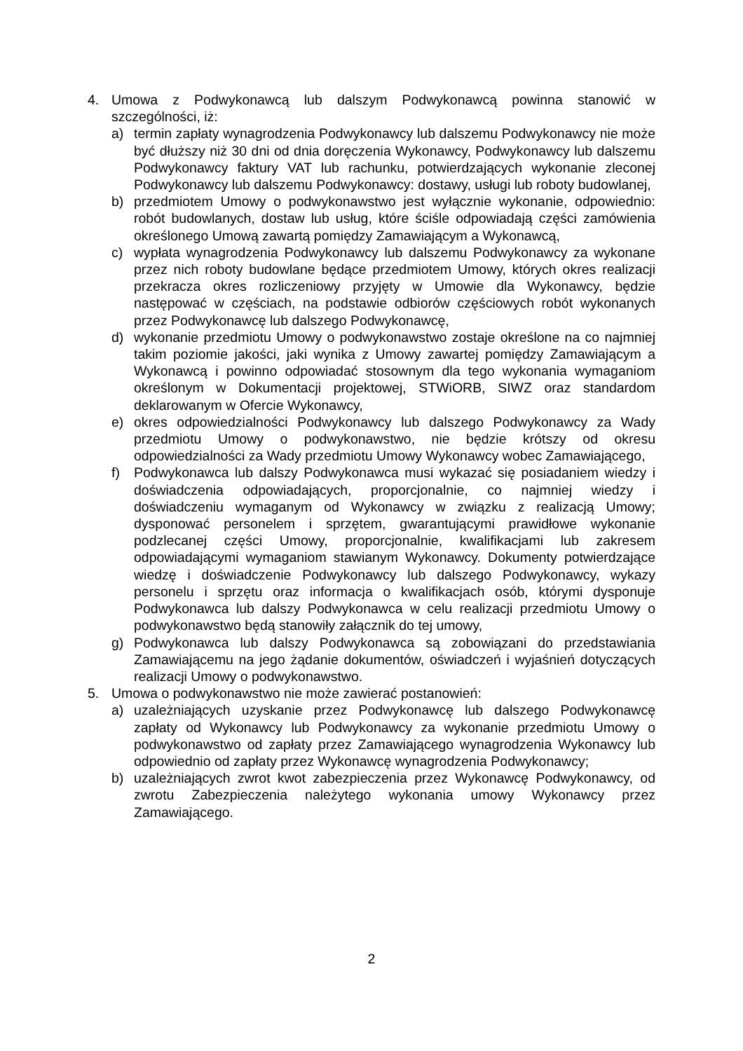4. Umowa z Podwykonawcą lub dalszym Podwykonawcą powinna stanowić w szczególności, iż:
a) termin zapłaty wynagrodzenia Podwykonawcy lub dalszemu Podwykonawcy nie może być dłuższy niż 30 dni od dnia doręczenia Wykonawcy, Podwykonawcy lub dalszemu Podwykonawcy faktury VAT lub rachunku, potwierdzających wykonanie zleconej Podwykonawcy lub dalszemu Podwykonawcy: dostawy, usługi lub roboty budowlanej,
b) przedmiotem Umowy o podwykonawstwo jest wyłącznie wykonanie, odpowiednio: robót budowlanych, dostaw lub usług, które ściśle odpowiadają części zamówienia określonego Umową zawartą pomiędzy Zamawiającym a Wykonawcą,
c) wypłata wynagrodzenia Podwykonawcy lub dalszemu Podwykonawcy za wykonane przez nich roboty budowlane będące przedmiotem Umowy, których okres realizacji przekracza okres rozliczeniowy przyjęty w Umowie dla Wykonawcy, będzie następować w częściach, na podstawie odbiorów częściowych robót wykonanych przez Podwykonawcę lub dalszego Podwykonawcę,
d) wykonanie przedmiotu Umowy o podwykonawstwo zostaje określone na co najmniej takim poziomie jakości, jaki wynika z Umowy zawartej pomiędzy Zamawiającym a Wykonawcą i powinno odpowiadać stosownym dla tego wykonania wymaganiom określonym w Dokumentacji projektowej, STWiORB, SIWZ oraz standardom deklarowanym w Ofercie Wykonawcy,
e) okres odpowiedzialności Podwykonawcy lub dalszego Podwykonawcy za Wady przedmiotu Umowy o podwykonawstwo, nie będzie krótszy od okresu odpowiedzialności za Wady przedmiotu Umowy Wykonawcy wobec Zamawiającego,
f) Podwykonawca lub dalszy Podwykonawca musi wykazać się posiadaniem wiedzy i doświadczenia odpowiadających, proporcjonalnie, co najmniej wiedzy i doświadczeniu wymaganym od Wykonawcy w związku z realizacją Umowy; dysponować personelem i sprzętem, gwarantującymi prawidłowe wykonanie podzlecanej części Umowy, proporcjonalnie, kwalifikacjami lub zakresem odpowiadającymi wymaganiom stawianym Wykonawcy. Dokumenty potwierdzające wiedzę i doświadczenie Podwykonawcy lub dalszego Podwykonawcy, wykazy personelu i sprzętu oraz informacja o kwalifikacjach osób, którymi dysponuje Podwykonawca lub dalszy Podwykonawca w celu realizacji przedmiotu Umowy o podwykonawstwo będą stanowiły załącznik do tej umowy,
g) Podwykonawca lub dalszy Podwykonawca są zobowiązani do przedstawiania Zamawiającemu na jego żądanie dokumentów, oświadczeń i wyjaśnień dotyczących realizacji Umowy o podwykonawstwo.
5. Umowa o podwykonawstwo nie może zawierać postanowień:
a) uzależniających uzyskanie przez Podwykonawcę lub dalszego Podwykonawcę zapłaty od Wykonawcy lub Podwykonawcy za wykonanie przedmiotu Umowy o podwykonawstwo od zapłaty przez Zamawiającego wynagrodzenia Wykonawcy lub odpowiednio od zapłaty przez Wykonawcę wynagrodzenia Podwykonawcy;
b) uzależniających zwrot kwot zabezpieczenia przez Wykonawcę Podwykonawcy, od zwrotu Zabezpieczenia należytego wykonania umowy Wykonawcy przez Zamawiającego.
2